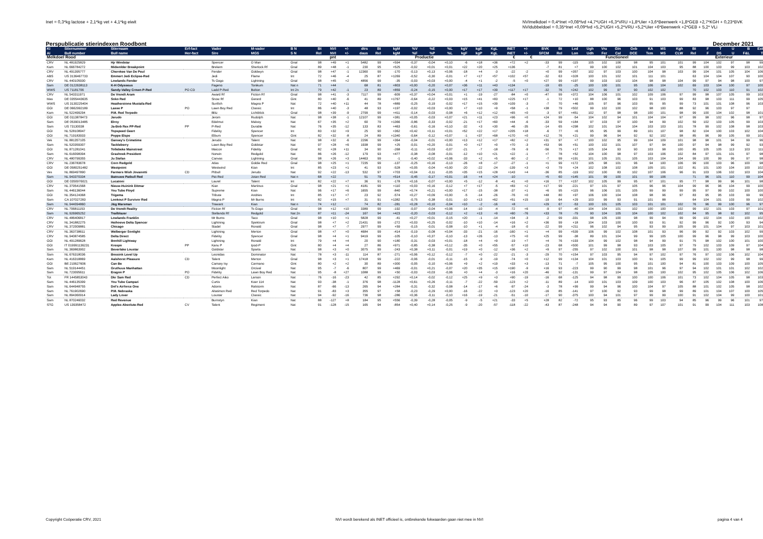Inet = 0,3*kg lactose + 2,1*kg vet + 4,1*kg eiwit
NVImelkdoel = 0,4*Inet +0,08*lvd +4,7*UGH +6,3*VRU +1,8*Uier +3,6*Beenwerk +1,8*GEB +2,7*KGH + 0,23*BVK
NVIdubbeldoel = 0,35*Inet +0,09*lvd +5,2*UGH +5,2*VRU +5,2*Uier +6*Beenwerk +2*GEB + 5,2* VLi
Perspublicatie stierindexen Roodbont December 2021
| Ki | Stiernummer | Stiernaam | Erf-fact | Vader | M-vader | B N | Bt | NVI | +/- | dtrs | Bt | kgM | %V | %E | %L | kgV | kgE | KgL | INET | +/- | BVK | Bt | Lvd | Ugh | Vru | Gin | Geb | KA | MS | Kgh | Bt | F | T | U | B | Ext |
| --- | --- | --- | --- | --- | --- | --- | --- | --- | --- | --- | --- | --- | --- | --- | --- | --- | --- | --- | --- | --- | --- | --- | --- | --- | --- | --- | --- | --- | --- | --- | --- | --- | --- | --- | --- | --- |
| Ai | Bull number | Bull name | Her-fact | Sire | MGS | S N | Rel | NVI | +/- | daus | Rel | kgM | %F | %P | %L | kgF | kgP | KgL | INET | +/- | SFCM | Rel | Lon | Udh | Fer | Cal | DCE | Tem | MS | CLW | Rel | F | DS | U | F&L | T |
| Melkdoel Rood | | | | | | | | pnt | | Productie | | | | | | | | | € | | € | Functioneel | | | | | | | | | Exterieur | | | | | |
| CRV | NL 481925829 | Hjr Windstar | | Spencer | O Man | Gnal | 98 | +49 | +1 | 5482 | 99 | +594 | -0,37 | -0,04 | +0,10 | -6 | +18 | +36 | +72 | +2 | -33 | 99 | -115 | 105 | 102 | 106 | 98 | 95 | 101 | 101 | 99 | 104 | 102 | 97 | 98 | 99 |
| Kam | NL 666784272 | Midwolder Breakpoint | | Brekem | Sherlock Rf | Gnal | 89 | +48 | -1 | 230 | 95 | +525 | -0,02 | +0,01 | +0,01 | +22 | +20 | +25 | +136 | | -7 | 81 | +7 | 99 | 100 | 102 | 101 | 104 | 103 | 95 | 88 | 100 | 103 | 99 | 103 | 102 |
| CRV | NL 491395777 | Cherokee Van De Peul | | Fender | Goldwyn | Gnal | 98 | +47 | -1 | 12360 | 99 | -170 | -0,13 | +0,13 | +0,06 | -18 | +4 | -3 | -22 | -2 | +0 | 99 | +357 | 102 | 97 | 103 | 100 | 104 | 98 | 103 | 99 | 104 | 101 | 105 | 104 | 106 |
| ABS | US 3136467733 | Emmert Jedi Eclipse-Red | | Jedi | Flame | Int | 72 | +46 | -4 | 25 | 87 | +1269 | -0,52 | -0,30 | -0,01 | +7 | +17 | +57 | +102 | +57 | -32 | 63 | +328 | 100 | 101 | 102 | 101 | 111 | 101 | | 63 | 104 | 104 | 107 | 90 | 100 |
| CRV | NL 440105930 | Lowlands Fender | | Ts Gogo | Lightning | Gnal | 98 | +45 | +2 | 4856 | 99 | -35 | -0,03 | +0,03 | +0,00 | -4 | +1 | -2 | -5 | +0 | +27 | 99 | +197 | 99 | 103 | 102 | 104 | 98 | 98 | 104 | 99 | 97 | 94 | 98 | 100 | 97 |
| Sam | DE 0122638113 | K-H Odysseus | | Fageno | Tonikum | Nat n | 71 | +44 | | 68 | 81 | +803 | +0,00 | -0,20 | +0,07 | +36 | +11 | +43 | +134 | | -19 | 65 | -25 | 100 | 100 | 101 | 95 | 106 | 104 | 102 | 69 | 103 | 104 | 100 | 97 | 100 |
| WWS | US 71181706 | Sandy-Valley Crown P-Red | PO CD | Ladd P-Red | Bolton | Int 2n | 79 | +42 | -1 | 23 | 89 | +859 | -0,24 | -0,15 | +0,00 | +17 | +17 | +39 | +117 | +17 | -32 | 76 | +242 | 102 | 99 | 97 | 90 | 102 | 102 | | 70 | 102 | 103 | 110 | 91 | 102 |
| CRV | NL 543311971 | De Vrendt Aram | | Award Rf | Fiction Rf | Gnal | 98 | +41 | -3 | 7117 | 99 | -609 | +0,37 | +0,04 | +0,01 | +1 | -19 | -27 | -84 | +0 | -47 | 99 | +372 | 104 | 106 | 101 | 102 | 109 | 106 | 97 | 99 | 98 | 107 | 105 | 99 | 103 |
| Mas | DE 0355443635 | Soko Red | | Snow Rf | Gerard | Gint | 80 | +40 | -6 | 41 | 89 | +1767 | -0,64 | -0,22 | +0,03 | +15 | +41 | +83 | +225 | +17 | -1 | 72 | +10 | 88 | 100 | 96 | 103 | 91 | 103 | 99 | 83 | 98 | 103 | 111 | 99 | 105 |
| WWS | US 3130225404 | Heatherstone Mustafa-Red | | Sunfish | Magna P | Nat | 72 | +40 | +11 | 44 | 78 | +889 | -0,25 | -0,19 | -0,02 | +17 | +15 | +39 | +109 | -3 | -7 | 70 | +46 | 105 | 97 | 96 | 103 | 95 | 95 | 99 | 73 | 101 | 101 | 108 | 96 | 103 |
| GGI | DE 0662992189 | Lasse P | PO | Lawn Boy Red | Classic | Int | 86 | +40 | -3 | 48 | 93 | +197 | -0,02 | +0,03 | +0,00 | +7 | +10 | +9 | +58 | -1 | +38 | 79 | +502 | 99 | 102 | 100 | 102 | 98 | 100 | 88 | 92 | 96 | 103 | 97 | 97 | |
| Kam | NL 522499294 | P.M. Red Torpedo | | Blitz | Lichtblick | Gnal | 98 | +39 | -9 | 2799 | 99 | +411 | -0,14 | -0,03 | -0,08 | +6 | +12 | +12 | +65 | +0 | -3 | 97 | +451 | 102 | 97 | 98 | 98 | 100 | 101 | 98 | 99 | 100 | 104 | 102 | 98 | 101 |
| GGI | DE 0113878473 | Jerudo | | Jerom | Rudolph | Nat | 98 | +38 | -1 | 12107 | 99 | +381 | +0,05 | -0,03 | +0,07 | +21 | +11 | +23 | +96 | +0 | +24 | 99 | -54 | 104 | 102 | 94 | 101 | 104 | 104 | 97 | 99 | 98 | 102 | 96 | 98 | 97 |
| Sam | DE 0539013485 | Elroy | | Edelmut | Malvoy | Nat | 67 | +35 | +2 | 60 | 79 | +1366 | -0,86 | -0,33 | -0,02 | -21 | +17 | +60 | +44 | -6 | -33 | 59 | +184 | 97 | 103 | 97 | 100 | 94 | 99 | 102 | 59 | 102 | 103 | 105 | 99 | 103 |
| Sam | US 73130038 | Ja-Bob Rex PP-Red | PP | P-Red | Durable | Nat | 76 | +35 | -12 | 133 | 83 | +463 | -0,61 | -0,16 | +0,10 | -32 | +3 | +30 | -46 | -35 | -14 | 65 | +298 | 102 | 101 | 104 | 104 | 103 | 103 | 101 | 78 | 99 | 102 | 108 | 98 | 103 |
| GGI | NL 528108947 | Topspeed Geert | | Fidelity | Spencer | Int | 83 | +32 | +9 | 25 | 90 | +362 | +0,42 | +0,11 | +0,01 | +52 | +22 | +17 | +205 | +18 | -6 | 77 | +6 | 95 | 95 | 99 | 89 | 101 | 107 | 98 | 82 | 104 | 100 | 103 | 102 | 104 |
| GGI | NL 719183933 | Poppe Elspe | | Elburn | Spencer | Gint | 82 | +32 | -8 | 24 | 89 | +1340 | -0,64 | -0,12 | +0,07 | -1 | +37 | +68 | +170 | +0 | +12 | 76 | +21 | 99 | 96 | 94 | 92 | 92 | 102 | 98 | 85 | 96 | 99 | 105 | 99 | 101 |
| Vek | NL 881357105 | Gansey's Crimetime | | Jerudo | Talent | Nat | 98 | +32 | -6 | 2296 | 99 | +364 | -0,04 | -0,01 | +0,00 | +13 | +12 | +17 | +82 | +2 | +31 | 97 | +7 | 100 | 102 | 95 | 99 | 104 | 109 | 101 | 98 | 98 | 101 | 94 | 99 | 96 |
| Sam | NL 520359307 | Tackleberry | | Lawn Boy Red | Goldstar | Nat | 97 | +28 | +6 | 1938 | 99 | +25 | -0,01 | +0,20 | -0,01 | +0 | +17 | +0 | +70 | -3 | +53 | 96 | +51 | 100 | 102 | 101 | 107 | 97 | 94 | 100 | 97 | 94 | 98 | 99 | 92 | 93 |
| GGI | NL 871281041 | Tollebeke Mainstreet | | Maicon | Fidelity | Gnal | 82 | +28 | +11 | 34 | 90 | -268 | -0,11 | +0,03 | -0,07 | -21 | -7 | -18 | -78 | -9 | -56 | 75 | +17 | 105 | 104 | 93 | 90 | 103 | 98 | 100 | 85 | 105 | 105 | 113 | 103 | 111 |
| Sam | NL 616098394 | Grashoek President | | Norwin | Redgold | Nat | 86 | +26 | -12 | 179 | 93 | +477 | -0,38 | -0,08 | -0,01 | -12 | +10 | +21 | +22 | -1 | +7 | 78 | +52 | 104 | 100 | 98 | 97 | 103 | 106 | 102 | 84 | 97 | 101 | 101 | 97 | 98 |
| CRV | NL 480799355 | Ju Stefan | | Canvas | Lightning | Gnal | 98 | +26 | +3 | 14463 | 99 | -1 | -0,40 | +0,02 | +0,06 | -33 | +2 | +5 | -60 | -2 | -7 | 99 | +191 | 101 | 105 | 101 | 105 | 103 | 104 | 104 | 99 | 100 | 99 | 99 | 97 | 98 |
| CRV | NL 236783678 | Corn Redgold | | Atlas | Goldie Red | Gnal | 98 | +25 | +1 | 7235 | 99 | -137 | -0,25 | +0,16 | -0,13 | -26 | +8 | -17 | -27 | -1 | +1 | 99 | +172 | 105 | 98 | 101 | 96 | 94 | 100 | 106 | 99 | 100 | 103 | 96 | 100 | 98 |
| GGI | DE 0580251482 | Westpoint | | Westwind | Kian | Int | 85 | +23 | +1 | 41 | 93 | -528 | +0,05 | -0,04 | +0,00 | -20 | -22 | -24 | -139 | +3 | +3 | 79 | +24 | 102 | 108 | 102 | 108 | 105 | 101 | 102 | 81 | 101 | 100 | 104 | 100 | 102 |
| Ves | NL 869497890 | Farmers Wish Jovanotti | CD | Pitbull | Jerudo | Nat | 92 | +22 | -13 | 532 | 97 | +703 | +0,04 | -0,11 | -0,05 | +35 | +15 | +28 | +143 | +4 | -36 | 85 | -119 | 102 | 100 | 83 | 102 | 107 | 106 | 96 | 91 | 103 | 106 | 102 | 103 | 104 |
| Sam | NL 943370334 | Batouwe Patbull Red | | Pat-Red | Jotan Red | Nat n | 68 | +22 | | 51 | 79 | +514 | -0,45 | -0,17 | +0,01 | -16 | +4 | +24 | -10 | | +5 | 60 | +145 | 101 | 99 | 100 | 101 | 99 | 106 | | 71 | 96 | 101 | 110 | 99 | 104 |
| GGI | DE 0350976021 | Lucatoni | | Laurel | Talent | Int | 82 | +22 | +7 | 36 | 91 | -178 | +0,16 | -0,07 | +0,00 | +5 | -12 | -8 | -41 | +0 | +16 | 77 | +157 | 102 | 105 | 99 | 95 | 97 | 101 | 95 | 77 | 98 | 99 | 96 | 101 | 98 |
| CRV | NL 379541568 | Nieuw-Huinink Ditmar | | Kian | Martinus | Gnal | 98 | +21 | +1 | 4181 | 99 | +110 | +0,03 | +0,16 | -0,12 | +7 | +17 | -5 | +83 | +2 | +17 | 99 | -221 | 97 | 101 | 97 | 105 | 96 | 96 | 104 | 99 | 96 | 96 | 104 | 99 | 100 |
| Sam | NL 446136044 | You Tube Floyd | | Supreme | Kian | Nat | 96 | +17 | +6 | 1655 | 99 | -840 | +0,74 | +0,21 | +0,00 | +17 | -15 | -38 | -37 | +1 | +6 | 95 | +115 | 96 | 106 | 101 | 105 | 99 | 99 | 99 | 95 | 97 | 99 | 102 | 100 | 100 |
| GGI | NL 354124368 | Trigema | | Tribute | Andries | Int | 85 | +17 | +7 | 23 | 92 | -574 | +0,27 | +0,09 | +0,00 | -5 | -14 | -26 | -76 | +0 | +48 | 80 | +97 | 106 | 100 | 104 | 108 | 98 | 96 | 97 | 83 | 95 | 95 | 103 | 99 | 99 |
| Sam | CA 107027283 | Lookout P Survivor Red | | Magna P | Mr Burns | Int | 82 | +15 | +7 | 31 | 91 | +1382 | -0,75 | -0,38 | -0,01 | -10 | +13 | +62 | +51 | +15 | -19 | 64 | +29 | 103 | 99 | 93 | 91 | 101 | 88 | | 64 | 104 | 101 | 103 | 99 | 102 |
| Sam | NL 944094860 | J&g Marsman | | Trawant | Kian | Nat n | 74 | +12 | | 74 | 82 | -281 | +0,28 | +0,10 | -0,04 | +10 | -2 | -16 | +8 | | +29 | 67 | -53 | 100 | 101 | 105 | 103 | 101 | 101 | 102 | 76 | 96 | 99 | 100 | 96 | 97 |
| CRV | NL 706811153 | De Vrendt Reality | | Fiction Rf | Ts Gogo | Gnal | 98 | +12 | +10 | 3389 | 99 | -192 | -0,07 | -0,04 | +0,06 | -14 | -10 | -4 | -72 | +6 | -9 | 97 | -40 | 104 | 104 | 101 | 102 | 100 | 100 | 102 | 99 | 102 | 101 | 103 | 97 | 101 |
| Sam | NL 926965252 | Trailblazer | | Stellando Rf | Redgold | Nat 2n | 87 | +11 | -24 | 167 | 94 | +423 | -0,20 | -0,03 | -0,12 | +2 | +13 | +9 | +60 | -76 | +33 | 78 | -79 | 90 | 104 | 105 | 104 | 100 | 102 | 102 | 84 | 95 | 98 | 92 | 102 | 95 |
| CRV | NL 486406817 | Lowlands Franklin | | Mr Burns | Taco | Gnal | 98 | +10 | +1 | 5828 | 99 | -41 | +0,27 | +0,01 | -0,15 | +20 | -1 | -14 | +34 | -3 | -2 | 99 | -331 | 98 | 105 | 100 | 98 | 99 | 94 | 99 | 99 | 102 | 104 | 102 | 100 | 102 |
| CRV | NL 341882275 | Heihoeve Delta Spencer | | Lightning | Spektrum | Gnal | 98 | +7 | +2 | 21431 | 99 | -272 | +0,03 | +0,25 | -0,02 | -10 | +10 | -14 | +16 | +2 | +36 | 99 | +18 | 104 | 103 | 100 | 100 | 93 | 91 | 92 | 99 | 96 | 92 | 100 | 93 | 94 |
| CRV | NL 372009881 | Chicago | | Stadel | Ronald | Gnal | 98 | +7 | -7 | 2977 | 99 | +59 | -0,15 | -0,01 | -0,08 | -10 | +1 | -4 | -18 | -0 | -22 | 99 | +211 | 96 | 102 | 94 | 95 | 93 | 99 | 105 | 99 | 101 | 104 | 97 | 103 | 101 |
| CRV | NL 363738611 | Welberger Sonlight | | Lightning | Merton | Gnal | 98 | +7 | +0 | 4684 | 99 | -414 | -0,19 | -0,08 | +0,04 | -33 | -21 | -16 | -160 | +1 | +4 | 99 | +539 | 106 | 99 | 102 | 108 | 101 | 93 | 96 | 99 | 92 | 92 | 103 | 102 | 99 |
| CRV | NL 940874585 | Delta Direct | | Fidelity | Spencer | Gnal | 98 | +4 | +1 | 9419 | 99 | -105 | -0,10 | +0,37 | -0,10 | -13 | +26 | -13 | +75 | +0 | +25 | 99 | -38 | 89 | 101 | 104 | 99 | 99 | 105 | 100 | 99 | 96 | 98 | 99 | 103 | 100 |
| GGI | NL 491289628 | Bonhill Lightway | | Lightning | Ronald | Int | 79 | +4 | +4 | 20 | 90 | +180 | -0,31 | -0,03 | +0,01 | -18 | +4 | +9 | -19 | +7 | +4 | 76 | +193 | 104 | 99 | 102 | 98 | 94 | 99 | 91 | 75 | 98 | 102 | 100 | 101 | 100 |
| GGI | IT 019991136231 | Krespo | PP | Kanu P | Ipod-P | Gint | 80 | +4 | +4 | 27 | 86 | +971 | -0,85 | -0,38 | +0,12 | -35 | +0 | +55 | -57 | +10 | -23 | 68 | +500 | 101 | 99 | 98 | 93 | 103 | 105 | 97 | 79 | 102 | 103 | 109 | 97 | 104 |
| Sam | NL 369863902 | Beverlake Loustar | | Goldstar | Sparta | Nat | 98 | +3 | +0 | 3075 | 99 | -243 | +0,38 | +0,11 | -0,01 | +19 | +0 | -12 | +36 | +2 | +9 | 97 | -255 | 97 | 102 | 100 | 101 | 98 | 98 | 107 | 99 | 101 | 100 | 98 | 98 | 98 |
| Sam | NL 676318036 | Bossink Level Up | | Leonidas | Dominator | Nat | 78 | +3 | -11 | 114 | 87 | -271 | +0,06 | +0,12 | -0,12 | -7 | +0 | -22 | -21 | -3 | -29 | 70 | +154 | 97 | 103 | 95 | 94 | 97 | 102 | 97 | 76 | 97 | 102 | 106 | 102 | 104 |
| Kam | NL 416318869 | Aalshorst Pleasure | CD | Talent | Merton | Gnal | 98 | +3 | +1 | 17418 | 99 | -222 | -0,06 | -0,01 | -0,11 | -15 | -9 | -19 | -74 | +0 | +12 | 99 | +134 | 104 | 101 | 103 | 100 | 91 | 105 | 99 | 99 | 102 | 102 | 99 | 98 | 99 |
| GGI | BE 210627606 | Can Be | | Camary Isy | Carmano | Gint | 80 | +2 | +2 | 30 | 89 | +300 | -0,05 | -0,10 | +0,06 | +9 | +2 | +19 | +33 | +3 | -13 | 71 | -7 | 105 | 95 | 100 | 95 | 101 | 100 | 94 | 81 | 100 | 103 | 109 | 100 | 105 |
| Sam | NL 519144451 | Gruthuus Manhattan | | Moonlight | Orcival | Nat | 95 | -7 | -6 | 807 | 99 | +469 | -0,01 | +0,21 | -0,07 | +20 | +35 | +15 | +190 | -9 | +16 | 93 | -223 | 99 | 90 | 99 | 98 | 101 | 96 | 97 | 94 | 102 | 101 | 101 | 102 | 102 |
| Sam | NL 723095611 | Eragon P | PO | Fidelity | Lawn Boy Red | Nat | 95 | -8 | +27 | 1088 | 99 | +50 | -0,03 | +0,03 | -0,06 | +0 | +4 | -3 | +16 | +20 | -46 | 92 | -131 | 99 | 97 | 104 | 98 | 105 | 100 | 102 | 95 | 102 | 105 | 106 | 102 | 106 |
| Tot | FR 1445853043 | Dkr Sam Red | CD | Perfect Aiko | Larson | Nat | 76 | -16 | -23 | 42 | 85 | +292 | +0,14 | -0,02 | -0,12 | +25 | +9 | +3 | +90 | -19 | -16 | 68 | -125 | 94 | 98 | 99 | 100 | 100 | 106 | 101 | 73 | 102 | 104 | 105 | 98 | 103 |
| Sam | NL 446135399 | You Tube Campari | | Curtis | Koer 114 | Nat | 93 | -38 | -1 | 376 | 98 | -1128 | +0,61 | +0,26 | -0,11 | -7 | -22 | -59 | -123 | +2 | -11 | 89 | -14 | 100 | 101 | 103 | 109 | 100 | 103 | 96 | 87 | 105 | 102 | 108 | 100 | 106 |
| Sam | NL 644948755 | Dol's Airforce One | | Adonis | Ralstorm | Nat | 87 | -66 | -13 | 265 | 94 | +284 | -0,31 | -0,32 | -0,08 | -14 | -17 | +6 | -97 | -24 | -3 | 78 | +99 | 99 | 94 | 96 | 100 | 104 | 97 | 105 | 88 | 101 | 102 | 105 | 98 | 102 |
| Sam | NL 761902690 | P.M. Nebraska | | Altatimon Red | Red Torpedo | Nat | 91 | -83 | +3 | 355 | 97 | +58 | -0,23 | -0,29 | +0,00 | -16 | -22 | +3 | -123 | +20 | -16 | 85 | -141 | 97 | 100 | 92 | 93 | 99 | 98 | 99 | 89 | 101 | 104 | 107 | 100 | 105 |
| Sam | NL 894360914 | Lady Lover | | Loustar | Classic | Nat | 94 | -92 | -16 | 736 | 98 | -286 | +0,36 | -0,11 | -0,10 | +16 | -19 | -21 | -51 | -10 | -17 | 90 | -375 | 100 | 94 | 101 | 97 | 99 | 99 | 100 | 91 | 102 | 104 | 99 | 100 | 101 |
| Sam | NL 870246032 | Red Revenue | | Burnstyn | Kian | Nat | 88 | -127 | +8 | 184 | 95 | +556 | -0,39 | -0,28 | -0,05 | -9 | -5 | +21 | -33 | +5 | +28 | 82 | -72 | 95 | 93 | 85 | 96 | 99 | 103 | 94 | 85 | 96 | 99 | 96 | 101 | 97 |
| STG | US 139358472 | Apples Absolute-Red | CV | Talent | Regiment | Nat | 91 | -128 | -15 | 165 | 94 | -854 | +0,40 | +0,14 | -0,25 | -9 | -20 | -57 | -118 | -22 | -43 | 87 | -248 | 94 | 94 | 90 | 89 | 97 | 107 | 101 | 91 | 99 | 104 | 111 | 103 | 108 |
Copyright Coöperatie CRV, 2021 NVI wordt berekend als INET officieel is, ontbrekende fokwaarden gaan niet mee in NVI pagina 4 van 4